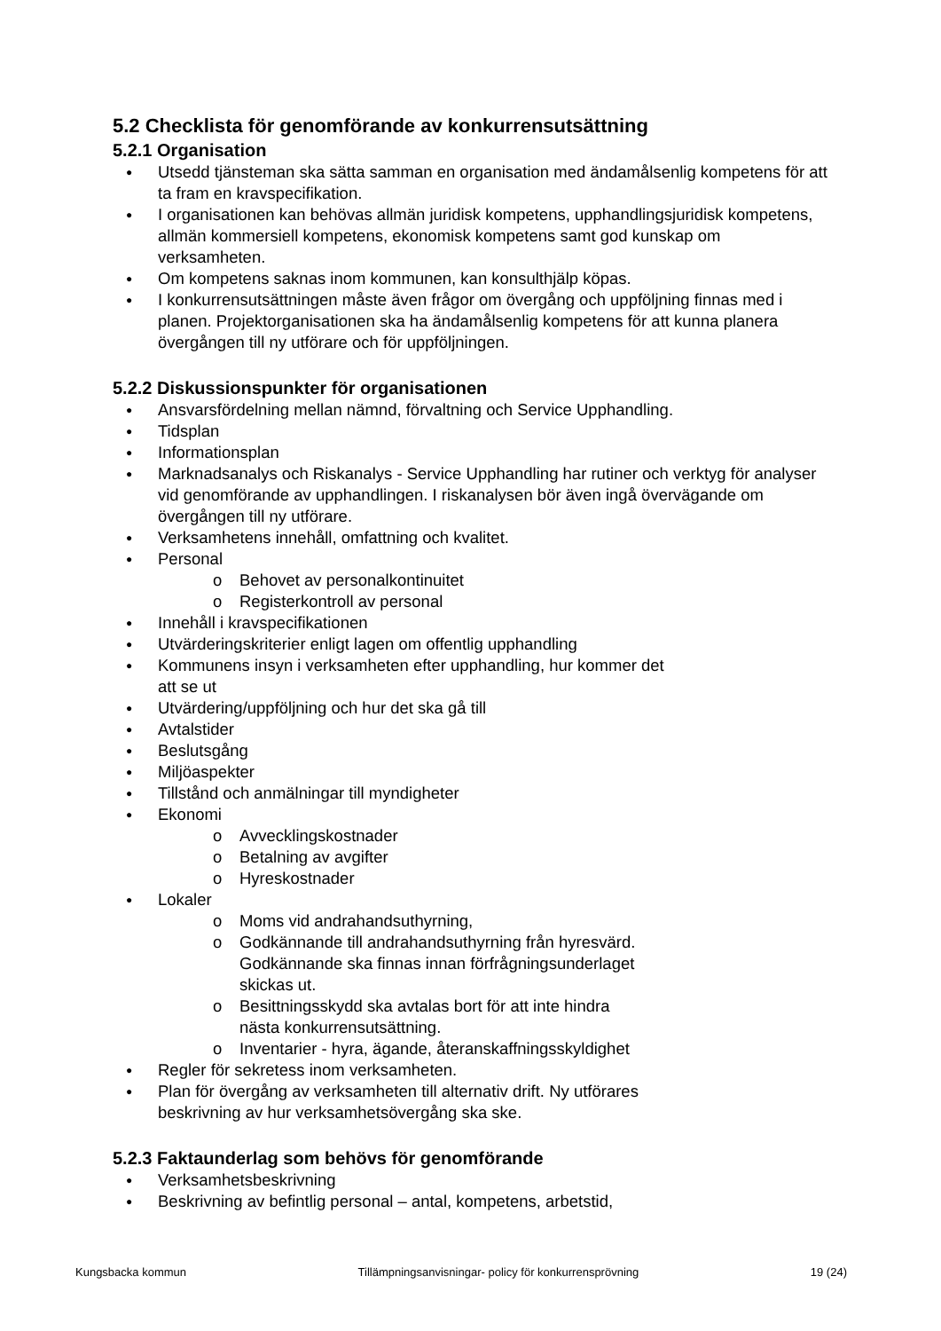5.2 Checklista för genomförande av konkurrensutsättning
5.2.1 Organisation
● Utsedd tjänsteman ska sätta samman en organisation med ändamålsenlig kompetens för att ta fram en kravspecifikation.
● I organisationen kan behövas allmän juridisk kompetens, upphandlingsjuridisk kompetens, allmän kommersiell kompetens, ekonomisk kompetens samt god kunskap om verksamheten.
● Om kompetens saknas inom kommunen, kan konsulthjälp köpas.
● I konkurrensutsättningen måste även frågor om övergång och uppföljning finnas med i planen. Projektorganisationen ska ha ändamålsenlig kompetens för att kunna planera övergången till ny utförare och för uppföljningen.
5.2.2 Diskussionspunkter för organisationen
● Ansvarsfördelning mellan nämnd, förvaltning och Service Upphandling.
● Tidsplan
● Informationsplan
● Marknadsanalys och Riskanalys - Service Upphandling har rutiner och verktyg för analyser vid genomförande av upphandlingen. I riskanalysen bör även ingå övervägande om övergången till ny utförare.
● Verksamhetens innehåll, omfattning och kvalitet.
● Personal
o Behovet av personalkontinuitet
o Registerkontroll av personal
● Innehåll i kravspecifikationen
● Utvärderingskriterier enligt lagen om offentlig upphandling
● Kommunens insyn i verksamheten efter upphandling, hur kommer det
att se ut
● Utvärdering/uppföljning och hur det ska gå till
● Avtalstider
● Beslutsgång
● Miljöaspekter
● Tillstånd och anmälningar till myndigheter
● Ekonomi
o Avvecklingskostnader
o Betalning av avgifter
o Hyreskostnader
● Lokaler
o Moms vid andrahandsuthyrning,
o Godkännande till andrahandsuthyrning från hyresvärd.
Godkännande ska finnas innan förfrågningsunderlaget
skickas ut.
o Besittningsskydd ska avtalas bort för att inte hindra
nästa konkurrensutsättning.
o Inventarier - hyra, ägande, återanskaffningsskyldighet
● Regler för sekretess inom verksamheten.
● Plan för övergång av verksamheten till alternativ drift. Ny utförares
beskrivning av hur verksamhetsövergång ska ske.
5.2.3 Faktaunderlag som behövs för genomförande
● Verksamhetsbeskrivning
● Beskrivning av befintlig personal – antal, kompetens, arbetstid,
Kungsbacka kommun Tillämpningsanvisningar- policy för konkurrensprövning 19 (24)